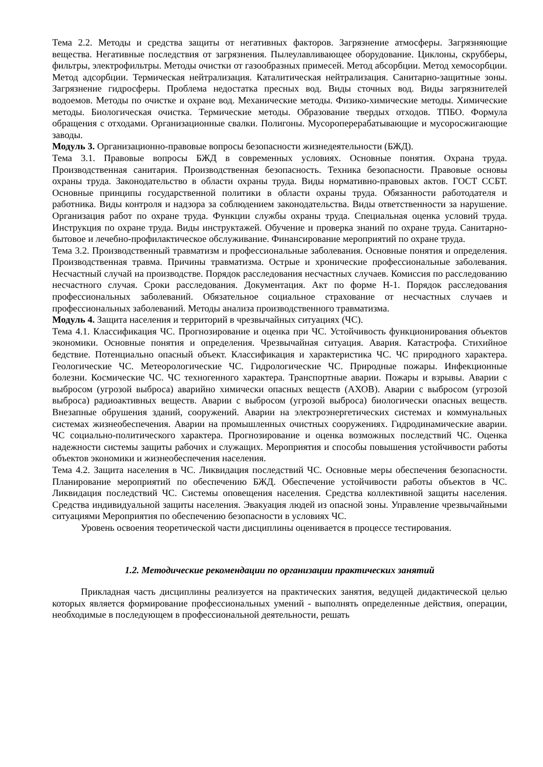Тема 2.2. Методы и средства защиты от негативных факторов. Загрязнение атмосферы. Загрязняющие вещества. Негативные последствия от загрязнения. Пылеулавливающее оборудование. Циклоны, скрубберы, фильтры, электрофильтры. Методы очистки от газообразных примесей. Метод абсорбции. Метод хемосорбции. Метод адсорбции. Термическая нейтрализация. Каталитическая нейтрализация. Санитарно-защитные зоны. Загрязнение гидросферы. Проблема недостатка пресных вод. Виды сточных вод. Виды загрязнителей водоемов. Методы по очистке и охране вод. Механические методы. Физико-химические методы. Химические методы. Биологическая очистка. Термические методы. Образование твердых отходов. ТПБО. Формула обращения с отходами. Организационные свалки. Полигоны. Мусороперерабатывающие и мусоросжигающие заводы.
Модуль 3. Организационно-правовые вопросы безопасности жизнедеятельности (БЖД).
Тема 3.1. Правовые вопросы БЖД в современных условиях. Основные понятия. Охрана труда. Производственная санитария. Производственная безопасность. Техника безопасности. Правовые основы охраны труда. Законодательство в области охраны труда. Виды нормативно-правовых актов. ГОСТ ССБТ. Основные принципы государственной политики в области охраны труда. Обязанности работодателя и работника. Виды контроля и надзора за соблюдением законодательства. Виды ответственности за нарушение. Организация работ по охране труда. Функции службы охраны труда. Специальная оценка условий труда. Инструкция по охране труда. Виды инструктажей. Обучение и проверка знаний по охране труда. Санитарно-бытовое и лечебно-профилактическое обслуживание. Финансирование мероприятий по охране труда.
Тема 3.2. Производственный травматизм и профессиональные заболевания. Основные понятия и определения. Производственная травма. Причины травматизма. Острые и хронические профессиональные заболевания. Несчастный случай на производстве. Порядок расследования несчастных случаев. Комиссия по расследованию несчастного случая. Сроки расследования. Документация. Акт по форме Н-1. Порядок расследования профессиональных заболеваний. Обязательное социальное страхование от несчастных случаев и профессиональных заболеваний. Методы анализа производственного травматизма.
Модуль 4. Защита населения и территорий в чрезвычайных ситуациях (ЧС).
Тема 4.1. Классификация ЧС. Прогнозирование и оценка при ЧС. Устойчивость функционирования объектов экономики. Основные понятия и определения. Чрезвычайная ситуация. Авария. Катастрофа. Стихийное бедствие. Потенциально опасный объект. Классификация и характеристика ЧС. ЧС природного характера. Геологические ЧС. Метеорологические ЧС. Гидрологические ЧС. Природные пожары. Инфекционные болезни. Космические ЧС. ЧС техногенного характера. Транспортные аварии. Пожары и взрывы. Аварии с выбросом (угрозой выброса) аварийно химически опасных веществ (АХОВ). Аварии с выбросом (угрозой выброса) радиоактивных веществ. Аварии с выбросом (угрозой выброса) биологически опасных веществ. Внезапные обрушения зданий, сооружений. Аварии на электроэнергетических системах и коммунальных системах жизнеобеспечения. Аварии на промышленных очистных сооружениях. Гидродинамические аварии. ЧС социально-политического характера. Прогнозирование и оценка возможных последствий ЧС. Оценка надежности системы защиты рабочих и служащих. Мероприятия и способы повышения устойчивости работы объектов экономики и жизнеобеспечения населения.
Тема 4.2. Защита населения в ЧС. Ликвидация последствий ЧС. Основные меры обеспечения безопасности. Планирование мероприятий по обеспечению БЖД. Обеспечение устойчивости работы объектов в ЧС. Ликвидация последствий ЧС. Системы оповещения населения. Средства коллективной защиты населения. Средства индивидуальной защиты населения. Эвакуация людей из опасной зоны. Управление чрезвычайными ситуациями Мероприятия по обеспечению безопасности в условиях ЧС.
Уровень освоения теоретической части дисциплины оценивается в процессе тестирования.
1.2. Методические рекомендации по организации практических занятий
Прикладная часть дисциплины реализуется на практических занятия, ведущей дидактической целью которых является формирование профессиональных умений - выполнять определенные действия, операции, необходимые в последующем в профессиональной деятельности, решать